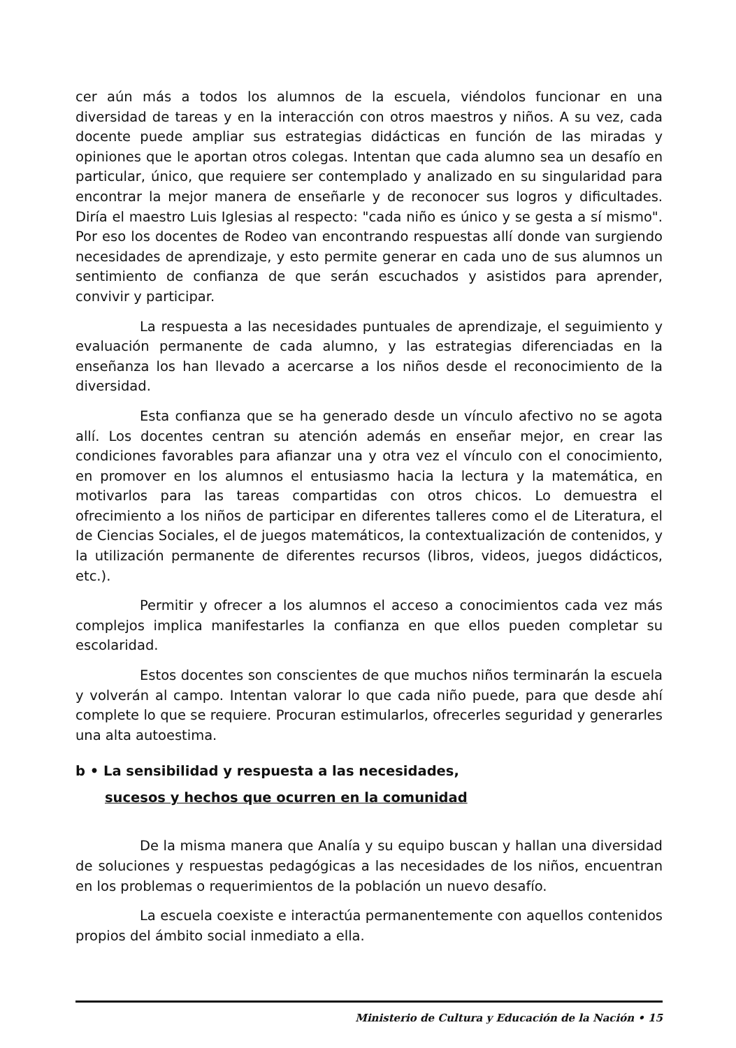cer aún más a todos los alumnos de la escuela, viéndolos funcionar en una diversidad de tareas y en la interacción con otros maestros y niños. A su vez, cada docente puede ampliar sus estrategias didácticas en función de las miradas y opiniones que le aportan otros colegas. Intentan que cada alumno sea un desafío en particular, único, que requiere ser contemplado y analizado en su singularidad para encontrar la mejor manera de enseñarle y de reconocer sus logros y dificultades. Diría el maestro Luis Iglesias al respecto: "cada niño es único y se gesta a sí mismo". Por eso los docentes de Rodeo van encontrando respuestas allí donde van surgiendo necesidades de aprendizaje, y esto permite generar en cada uno de sus alumnos un sentimiento de confianza de que serán escuchados y asistidos para aprender, convivir y participar.
La respuesta a las necesidades puntuales de aprendizaje, el seguimiento y evaluación permanente de cada alumno, y las estrategias diferenciadas en la enseñanza los han llevado a acercarse a los niños desde el reconocimiento de la diversidad.
Esta confianza que se ha generado desde un vínculo afectivo no se agota allí. Los docentes centran su atención además en enseñar mejor, en crear las condiciones favorables para afianzar una y otra vez el vínculo con el conocimiento, en promover en los alumnos el entusiasmo hacia la lectura y la matemática, en motivarlos para las tareas compartidas con otros chicos. Lo demuestra el ofrecimiento a los niños de participar en diferentes talleres como el de Literatura, el de Ciencias Sociales, el de juegos matemáticos, la contextualización de contenidos, y la utilización permanente de diferentes recursos (libros, videos, juegos didácticos, etc.).
Permitir y ofrecer a los alumnos el acceso a conocimientos cada vez más complejos implica manifestarles la confianza en que ellos pueden completar su escolaridad.
Estos docentes son conscientes de que muchos niños terminarán la escuela y volverán al campo. Intentan valorar lo que cada niño puede, para que desde ahí complete lo que se requiere. Procuran estimularlos, ofrecerles seguridad y generarles una alta autoestima.
b • La sensibilidad y respuesta a las necesidades,
sucesos y hechos que ocurren en la comunidad
De la misma manera que Analía y su equipo buscan y hallan una diversidad de soluciones y respuestas pedagógicas a las necesidades de los niños, encuentran en los problemas o requerimientos de la población un nuevo desafío.
La escuela coexiste e interactúa permanentemente con aquellos contenidos propios del ámbito social inmediato a ella.
Ministerio de Cultura y Educación de la Nación • 15